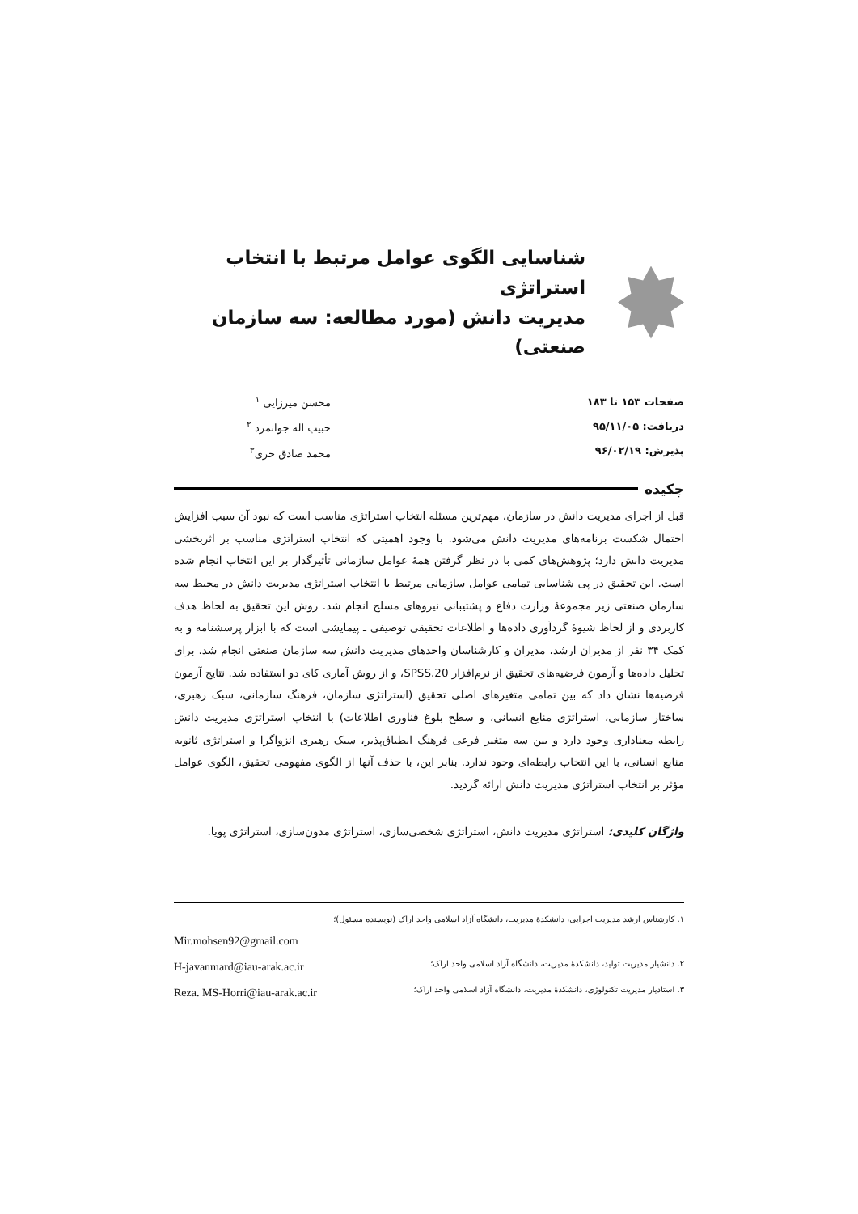شناسایی الگوی عوامل مرتبط با انتخاب استراتژی
مدیریت دانش (مورد مطالعه: سه سازمان صنعتی)
صفحات ۱۵۳ تا ۱۸۳
دریافت: ۹۵/۱۱/۰۵
پذیرش: ۹۶/۰۲/۱۹
محسن میرزایی <sup>۱</sup>
حبیب اله جوانمرد <sup>۲</sup>
محمد صادق حری<sup>۳</sup>
چکیده
قبل از اجرای مدیریت دانش در سازمان، مهم‌ترین مسئله انتخاب استراتژی مناسب است که نبود آن سبب افزایش احتمال شکست برنامه‌های مدیریت دانش می‌شود. با وجود اهمیتی که انتخاب استراتژی مناسب بر اثربخشی مدیریت دانش دارد؛ پژوهش‌های کمی با در نظر گرفتن همهٔ عوامل سازمانی تأثیرگذار بر این انتخاب انجام شده است. این تحقیق در پی شناسایی تمامی عوامل سازمانی مرتبط با انتخاب استراتژی مدیریت دانش در محیط سه سازمان صنعتی زیر مجموعهٔ وزارت دفاع و پشتیبانی نیروهای مسلح انجام شد. روش این تحقیق به لحاظ هدف کاربردی و از لحاظ شیوهٔ گردآوری داده‌ها و اطلاعات تحقیقی توصیفی ـ پیمایشی است که با ابزار پرسشنامه و به کمک ۳۴ نفر از مدیران ارشد، مدیران و کارشناسان واحدهای مدیریت دانش سه سازمان صنعتی انجام شد. برای تحلیل داده‌ها و آزمون فرضیه‌های تحقیق از نرم‌افزار SPSS.20، و از روش آماری کای دو استفاده شد. نتایج آزمون فرضیه‌ها نشان داد که بین تمامی متغیرهای اصلی تحقیق (استراتژی سازمان، فرهنگ سازمانی، سبک رهبری، ساختار سازمانی، استراتژی منابع انسانی، و سطح بلوغ فناوری اطلاعات) با انتخاب استراتژی مدیریت دانش رابطه معناداری وجود دارد و بین سه متغیر فرعی فرهنگ انطباق‌پذیر، سبک رهبری انزواگرا و استراتژی ثانویه منابع انسانی، با این انتخاب رابطه‌ای وجود ندارد. بنابر این، با حذف آنها از الگوی مفهومی تحقیق، الگوی عوامل مؤثر بر انتخاب استراتژی مدیریت دانش ارائه گردید.
واژگان کلیدی: استراتژی مدیریت دانش، استراتژی شخصی‌سازی، استراتژی مدون‌سازی، استراتژی پویا.
۱. کارشناس ارشد مدیریت اجرایی، دانشکدهٔ مدیریت، دانشگاه آزاد اسلامی واحد اراک (نویسنده مسئول)؛
Mir.mohsen92@gmail.com
۲. دانشیار مدیریت تولید، دانشکدهٔ مدیریت، دانشگاه آزاد اسلامی واحد اراک؛ H-javanmard@iau-arak.ac.ir
۳. استادیار مدیریت تکنولوژی، دانشکدهٔ مدیریت، دانشگاه آزاد اسلامی واحد اراک؛ Reza. MS-Horri@iau-arak.ac.ir